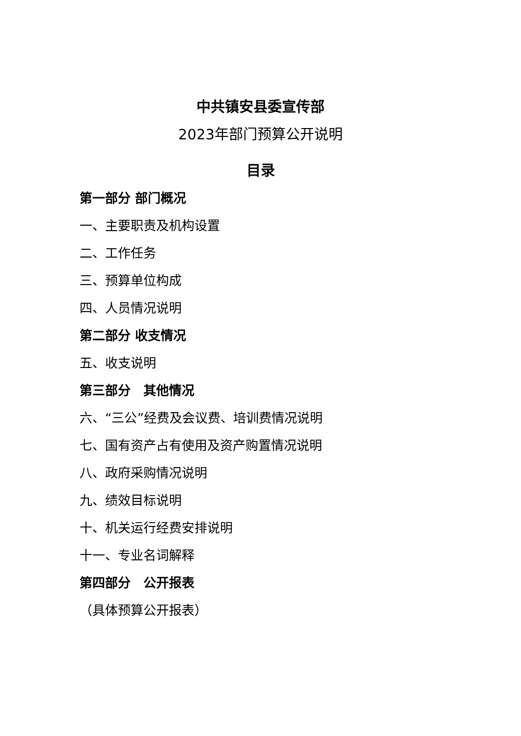中共镇安县委宣传部
2023年部门预算公开说明
目录
第一部分 部门概况
一、主要职责及机构设置
二、工作任务
三、预算单位构成
四、人员情况说明
第二部分 收支情况
五、收支说明
第三部分　其他情况
六、“三公”经费及会议费、培训费情况说明
七、国有资产占有使用及资产购置情况说明
八、政府采购情况说明
九、绩效目标说明
十、机关运行经费安排说明
十一、专业名词解释
第四部分　公开报表
（具体预算公开报表）